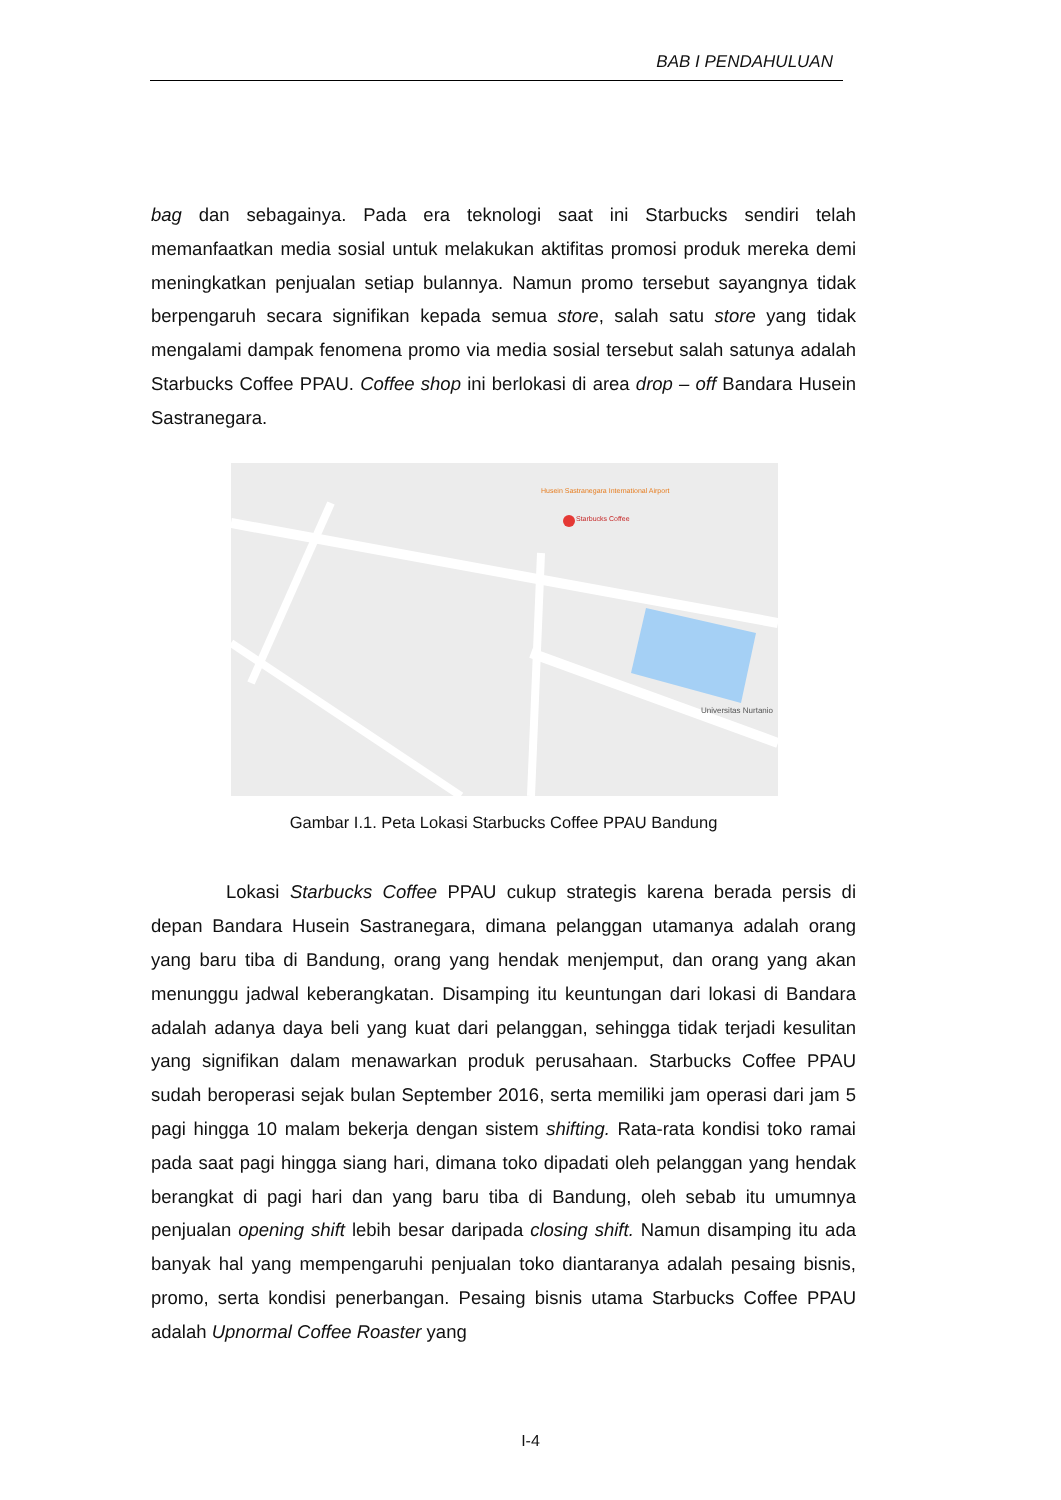BAB I PENDAHULUAN
bag dan sebagainya. Pada era teknologi saat ini Starbucks sendiri telah memanfaatkan media sosial untuk melakukan aktifitas promosi produk mereka demi meningkatkan penjualan setiap bulannya. Namun promo tersebut sayangnya tidak berpengaruh secara signifikan kepada semua store, salah satu store yang tidak mengalami dampak fenomena promo via media sosial tersebut salah satunya adalah Starbucks Coffee PPAU. Coffee shop ini berlokasi di area drop – off Bandara Husein Sastranegara.
Starbucks Coffee
Universitas Nurtanio
Husein Sastranegara International Airport
Gambar I.1. Peta Lokasi Starbucks Coffee PPAU Bandung
Lokasi Starbucks Coffee PPAU cukup strategis karena berada persis di depan Bandara Husein Sastranegara, dimana pelanggan utamanya adalah orang yang baru tiba di Bandung, orang yang hendak menjemput, dan orang yang akan menunggu jadwal keberangkatan. Disamping itu keuntungan dari lokasi di Bandara adalah adanya daya beli yang kuat dari pelanggan, sehingga tidak terjadi kesulitan yang signifikan dalam menawarkan produk perusahaan. Starbucks Coffee PPAU sudah beroperasi sejak bulan September 2016, serta memiliki jam operasi dari jam 5 pagi hingga 10 malam bekerja dengan sistem shifting. Rata-rata kondisi toko ramai pada saat pagi hingga siang hari, dimana toko dipadati oleh pelanggan yang hendak berangkat di pagi hari dan yang baru tiba di Bandung, oleh sebab itu umumnya penjualan opening shift lebih besar daripada closing shift. Namun disamping itu ada banyak hal yang mempengaruhi penjualan toko diantaranya adalah pesaing bisnis, promo, serta kondisi penerbangan. Pesaing bisnis utama Starbucks Coffee PPAU adalah Upnormal Coffee Roaster yang
I-4